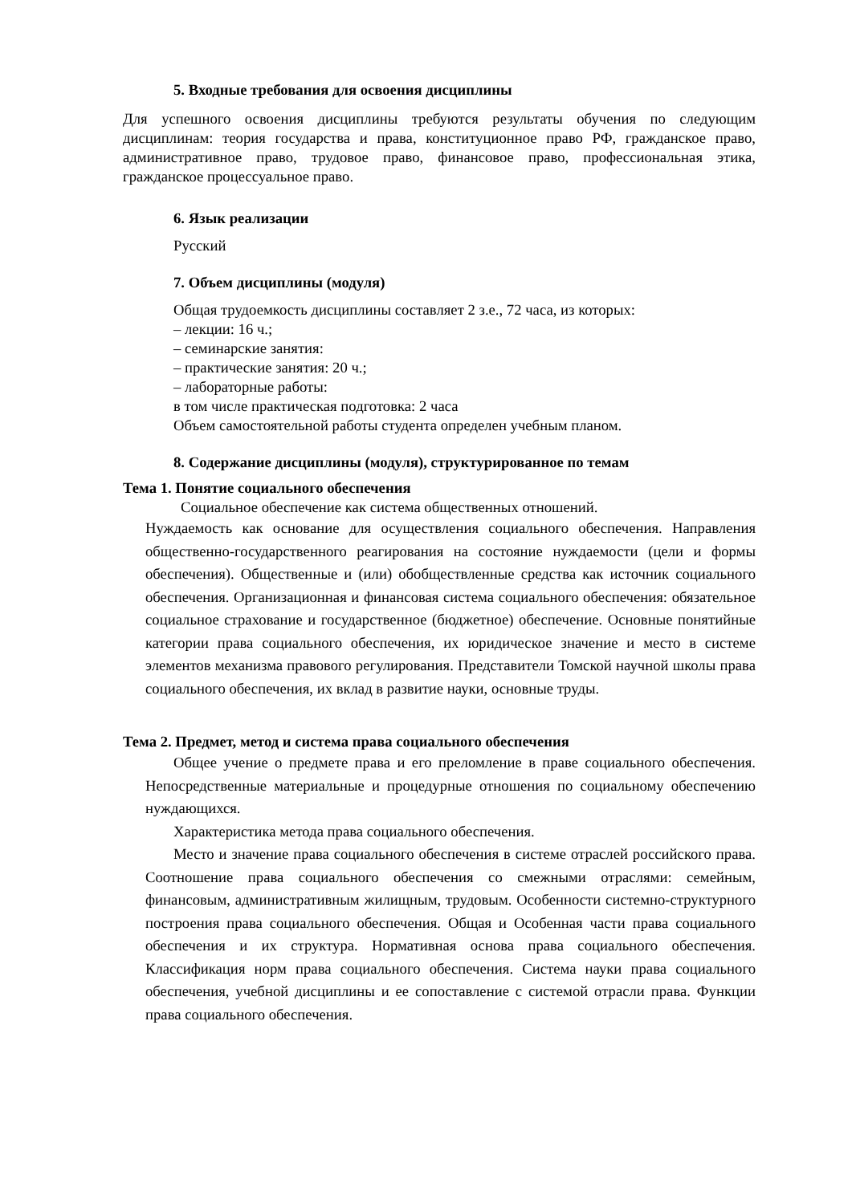5. Входные требования для освоения дисциплины
Для успешного освоения дисциплины требуются результаты обучения по следующим дисциплинам: теория государства и права, конституционное право РФ, гражданское право, административное право, трудовое право, финансовое право, профессиональная этика, гражданское процессуальное право.
6. Язык реализации
Русский
7. Объем дисциплины (модуля)
Общая трудоемкость дисциплины составляет 2 з.е., 72 часа, из которых:
– лекции: 16 ч.;
– семинарские занятия:
– практические занятия: 20 ч.;
– лабораторные работы:
в том числе практическая подготовка: 2 часа
Объем самостоятельной работы студента определен учебным планом.
8. Содержание дисциплины (модуля), структурированное по темам
Тема 1. Понятие социального обеспечения
Социальное обеспечение как система общественных отношений.
Нуждаемость как основание для осуществления социального обеспечения. Направления общественно-государственного реагирования на состояние нуждаемости (цели и формы обеспечения). Общественные и (или) обобществленные средства как источник социального обеспечения. Организационная и финансовая система социального обеспечения: обязательное социальное страхование и государственное (бюджетное) обеспечение. Основные понятийные категории права социального обеспечения, их юридическое значение и место в системе элементов механизма правового регулирования. Представители Томской научной школы права социального обеспечения, их вклад в развитие науки, основные труды.
Тема 2. Предмет, метод и система права социального обеспечения
Общее учение о предмете права и его преломление в праве социального обеспечения. Непосредственные материальные и процедурные отношения по социальному обеспечению нуждающихся.
Характеристика метода права социального обеспечения.
Место и значение права социального обеспечения в системе отраслей российского права. Соотношение права социального обеспечения со смежными отраслями: семейным, финансовым, административным жилищным, трудовым. Особенности системно-структурного построения права социального обеспечения. Общая и Особенная части права социального обеспечения и их структура. Нормативная основа права социального обеспечения. Классификация норм права социального обеспечения. Система науки права социального обеспечения, учебной дисциплины и ее сопоставление с системой отрасли права. Функции права социального обеспечения.